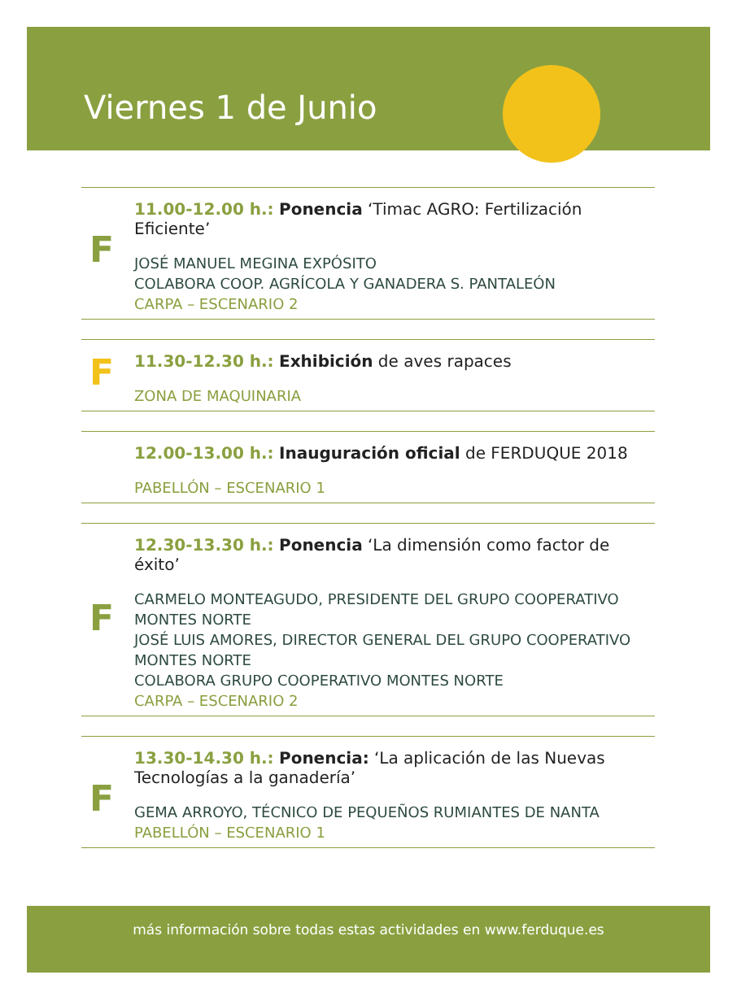Viernes 1 de Junio
F
11.00-12.00 h.: Ponencia ‘Timac AGRO: Fertilización Eficiente’
JOSÉ MANUEL MEGINA EXPÓSITO
COLABORA COOP. AGRÍCOLA Y GANADERA S. PANTALEÓN
CARPA – ESCENARIO 2
F
11.30-12.30 h.: Exhibición de aves rapaces
ZONA DE MAQUINARIA
12.00-13.00 h.: Inauguración oficial de FERDUQUE 2018
PABELLÓN – ESCENARIO 1
F
12.30-13.30 h.: Ponencia ‘La dimensión como factor de éxito’
CARMELO MONTEAGUDO, PRESIDENTE DEL GRUPO COOPERATIVO MONTES NORTE
JOSÉ LUIS AMORES, DIRECTOR GENERAL DEL GRUPO COOPERATIVO MONTES NORTE
COLABORA GRUPO COOPERATIVO MONTES NORTE
CARPA – ESCENARIO 2
F
13.30-14.30 h.: Ponencia: ‘La aplicación de las Nuevas Tecnologías a la ganadería’
GEMA ARROYO, TÉCNICO DE PEQUEÑOS RUMIANTES DE NANTA
PABELLÓN – ESCENARIO 1
más información sobre todas estas actividades en www.ferduque.es